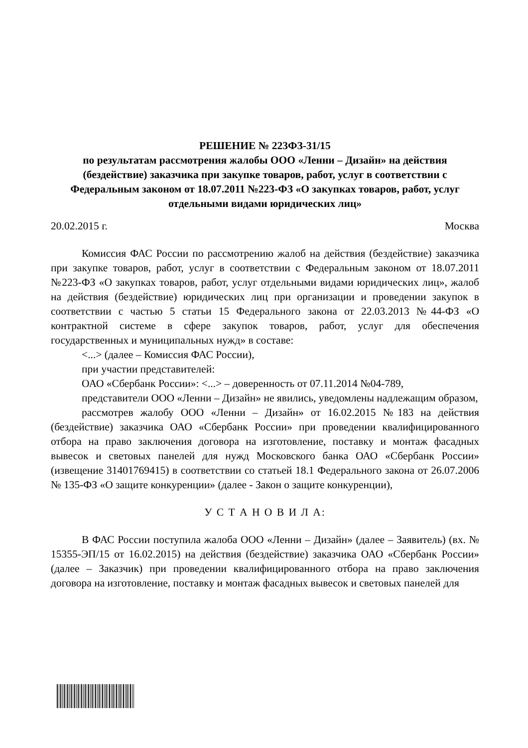РЕШЕНИЕ № 223ФЗ-31/15
по результатам рассмотрения жалобы ООО «Ленни – Дизайн» на действия (бездействие) заказчика при закупке товаров, работ, услуг в соответствии с Федеральным законом от 18.07.2011 №223-ФЗ «О закупках товаров, работ, услуг отдельными видами юридических лиц»
20.02.2015 г. Москва
Комиссия ФАС России по рассмотрению жалоб на действия (бездействие) заказчика при закупке товаров, работ, услуг в соответствии с Федеральным законом от 18.07.2011 №223-ФЗ «О закупках товаров, работ, услуг отдельными видами юридических лиц», жалоб на действия (бездействие) юридических лиц при организации и проведении закупок в соответствии с частью 5 статьи 15 Федерального закона от 22.03.2013 №44-ФЗ «О контрактной системе в сфере закупок товаров, работ, услуг для обеспечения государственных и муниципальных нужд» в составе:
<...> (далее – Комиссия ФАС России),
при участии представителей:
ОАО «Сбербанк России»: <...> – доверенность от 07.11.2014 №04-789,
представители ООО «Ленни – Дизайн» не явились, уведомлены надлежащим образом,
рассмотрев жалобу ООО «Ленни – Дизайн» от 16.02.2015 №183 на действия (бездействие) заказчика ОАО «Сбербанк России» при проведении квалифицированного отбора на право заключения договора на изготовление, поставку и монтаж фасадных вывесок и световых панелей для нужд Московского банка ОАО «Сбербанк России» (извещение 31401769415) в соответствии со статьей 18.1 Федерального закона от 26.07.2006 № 135-ФЗ «О защите конкуренции» (далее - Закон о защите конкуренции),
У С Т А Н О В И Л А:
В ФАС России поступила жалоба ООО «Ленни – Дизайн» (далее – Заявитель) (вх. № 15355-ЭП/15 от 16.02.2015) на действия (бездействие) заказчика ОАО «Сбербанк России» (далее – Заказчик) при проведении квалифицированного отбора на право заключения договора на изготовление, поставку и монтаж фасадных вывесок и световых панелей для